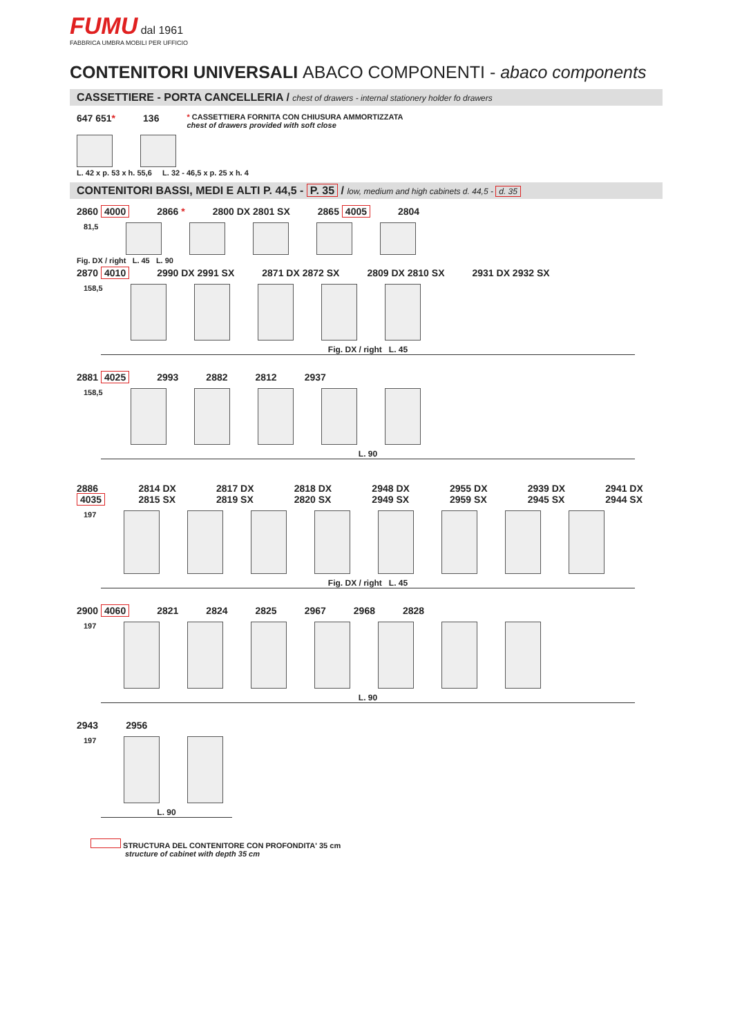FUMU dal 1961
FABBRICA UMBRA MOBILI PER UFFICIO
CONTENITORI UNIVERSALI ABACO COMPONENTI - abaco components
CASSETTIERE - PORTA CANCELLERIA / chest of drawers - internal stationery holder fo drawers
647 651* 136 * CASSETTIERA FORNITA CON CHIUSURA AMMORTIZZATA
chest of drawers provided with soft close
L. 42 x p. 53 x h. 55,6 L. 32 - 46,5 x p. 25 x h. 4
CONTENITORI BASSI, MEDI E ALTI P. 44,5 - P. 35 / low, medium and high cabinets d. 44,5 - d. 35
2860 4000 2866 * 2800 DX 2801 SX 2865 4005 2804
81,5
Fig. DX / right L. 45 L. 90
2870 4010 2990 DX 2991 SX 2871 DX 2872 SX 2809 DX 2810 SX 2931 DX 2932 SX
158,5
Fig. DX / right L. 45
2881 4025 2993 2882 2812 2937
158,5
L. 90
2886 4035 2814 DX 2815 SX 2817 DX 2819 SX 2818 DX 2820 SX 2948 DX 2949 SX 2955 DX 2959 SX 2939 DX 2945 SX 2941 DX 2944 SX
197
Fig. DX / right L. 45
2900 4060 2821 2824 2825 2967 2968 2828
197
L. 90
2943 2956
197
L. 90
STRUCTURA DEL CONTENITORE CON PROFONDITA' 35 cm
structure of cabinet with depth 35 cm